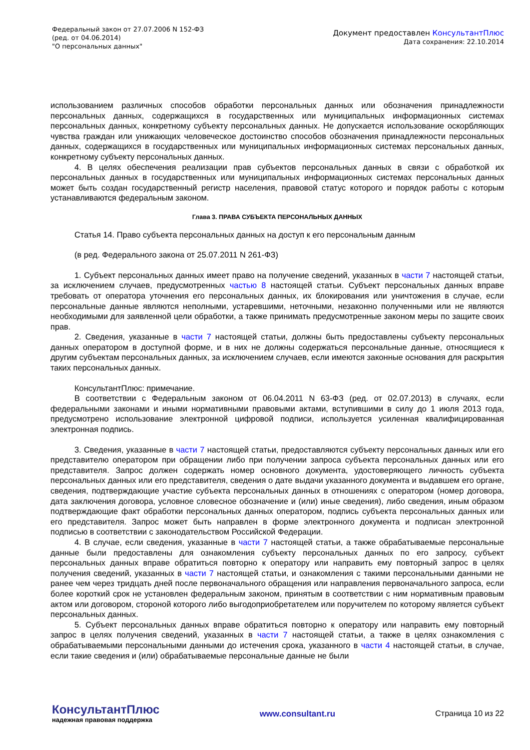Федеральный закон от 27.07.2006 N 152-ФЗ
(ред. от 04.06.2014)
"О персональных данных"
Документ предоставлен КонсультантПлюс
Дата сохранения: 22.10.2014
использованием различных способов обработки персональных данных или обозначения принадлежности персональных данных, содержащихся в государственных или муниципальных информационных системах персональных данных, конкретному субъекту персональных данных. Не допускается использование оскорбляющих чувства граждан или унижающих человеческое достоинство способов обозначения принадлежности персональных данных, содержащихся в государственных или муниципальных информационных системах персональных данных, конкретному субъекту персональных данных.
4. В целях обеспечения реализации прав субъектов персональных данных в связи с обработкой их персональных данных в государственных или муниципальных информационных системах персональных данных может быть создан государственный регистр населения, правовой статус которого и порядок работы с которым устанавливаются федеральным законом.
Глава 3. ПРАВА СУБЪЕКТА ПЕРСОНАЛЬНЫХ ДАННЫХ
Статья 14. Право субъекта персональных данных на доступ к его персональным данным
(в ред. Федерального закона от 25.07.2011 N 261-ФЗ)
1. Субъект персональных данных имеет право на получение сведений, указанных в части 7 настоящей статьи, за исключением случаев, предусмотренных частью 8 настоящей статьи. Субъект персональных данных вправе требовать от оператора уточнения его персональных данных, их блокирования или уничтожения в случае, если персональные данные являются неполными, устаревшими, неточными, незаконно полученными или не являются необходимыми для заявленной цели обработки, а также принимать предусмотренные законом меры по защите своих прав.
2. Сведения, указанные в части 7 настоящей статьи, должны быть предоставлены субъекту персональных данных оператором в доступной форме, и в них не должны содержаться персональные данные, относящиеся к другим субъектам персональных данных, за исключением случаев, если имеются законные основания для раскрытия таких персональных данных.
КонсультантПлюс: примечание.
В соответствии с Федеральным законом от 06.04.2011 N 63-ФЗ (ред. от 02.07.2013) в случаях, если федеральными законами и иными нормативными правовыми актами, вступившими в силу до 1 июля 2013 года, предусмотрено использование электронной цифровой подписи, используется усиленная квалифицированная электронная подпись.
3. Сведения, указанные в части 7 настоящей статьи, предоставляются субъекту персональных данных или его представителю оператором при обращении либо при получении запроса субъекта персональных данных или его представителя. Запрос должен содержать номер основного документа, удостоверяющего личность субъекта персональных данных или его представителя, сведения о дате выдачи указанного документа и выдавшем его органе, сведения, подтверждающие участие субъекта персональных данных в отношениях с оператором (номер договора, дата заключения договора, условное словесное обозначение и (или) иные сведения), либо сведения, иным образом подтверждающие факт обработки персональных данных оператором, подпись субъекта персональных данных или его представителя. Запрос может быть направлен в форме электронного документа и подписан электронной подписью в соответствии с законодательством Российской Федерации.
4. В случае, если сведения, указанные в части 7 настоящей статьи, а также обрабатываемые персональные данные были предоставлены для ознакомления субъекту персональных данных по его запросу, субъект персональных данных вправе обратиться повторно к оператору или направить ему повторный запрос в целях получения сведений, указанных в части 7 настоящей статьи, и ознакомления с такими персональными данными не ранее чем через тридцать дней после первоначального обращения или направления первоначального запроса, если более короткий срок не установлен федеральным законом, принятым в соответствии с ним нормативным правовым актом или договором, стороной которого либо выгодоприобретателем или поручителем по которому является субъект персональных данных.
5. Субъект персональных данных вправе обратиться повторно к оператору или направить ему повторный запрос в целях получения сведений, указанных в части 7 настоящей статьи, а также в целях ознакомления с обрабатываемыми персональными данными до истечения срока, указанного в части 4 настоящей статьи, в случае, если такие сведения и (или) обрабатываемые персональные данные не были
КонсультантПлюс
надежная правовая поддержка
www.consultant.ru Страница 10 из 22